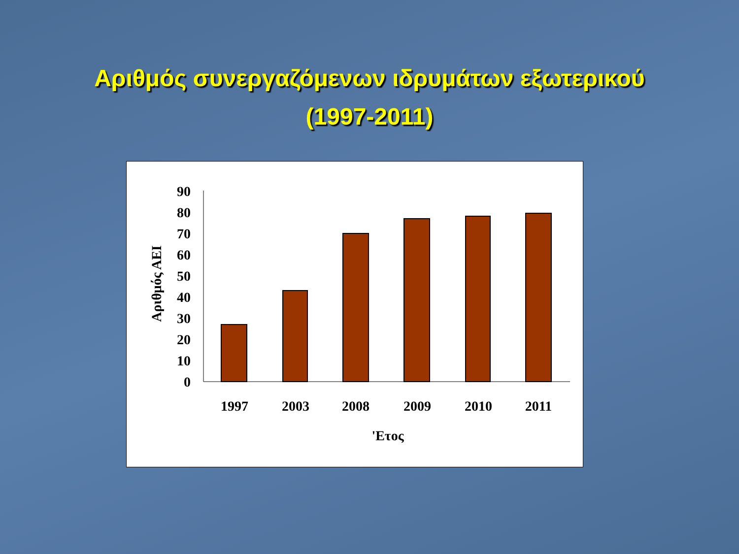Αριθμός συνεργαζόμενων ιδρυμάτων εξωτερικού
(1997-2011)
0
10
20
30
40
50
60
70
80
90
1997
2003
2008
2009
2010
2011
'Ετος
Αριθμός ΑΕΙ